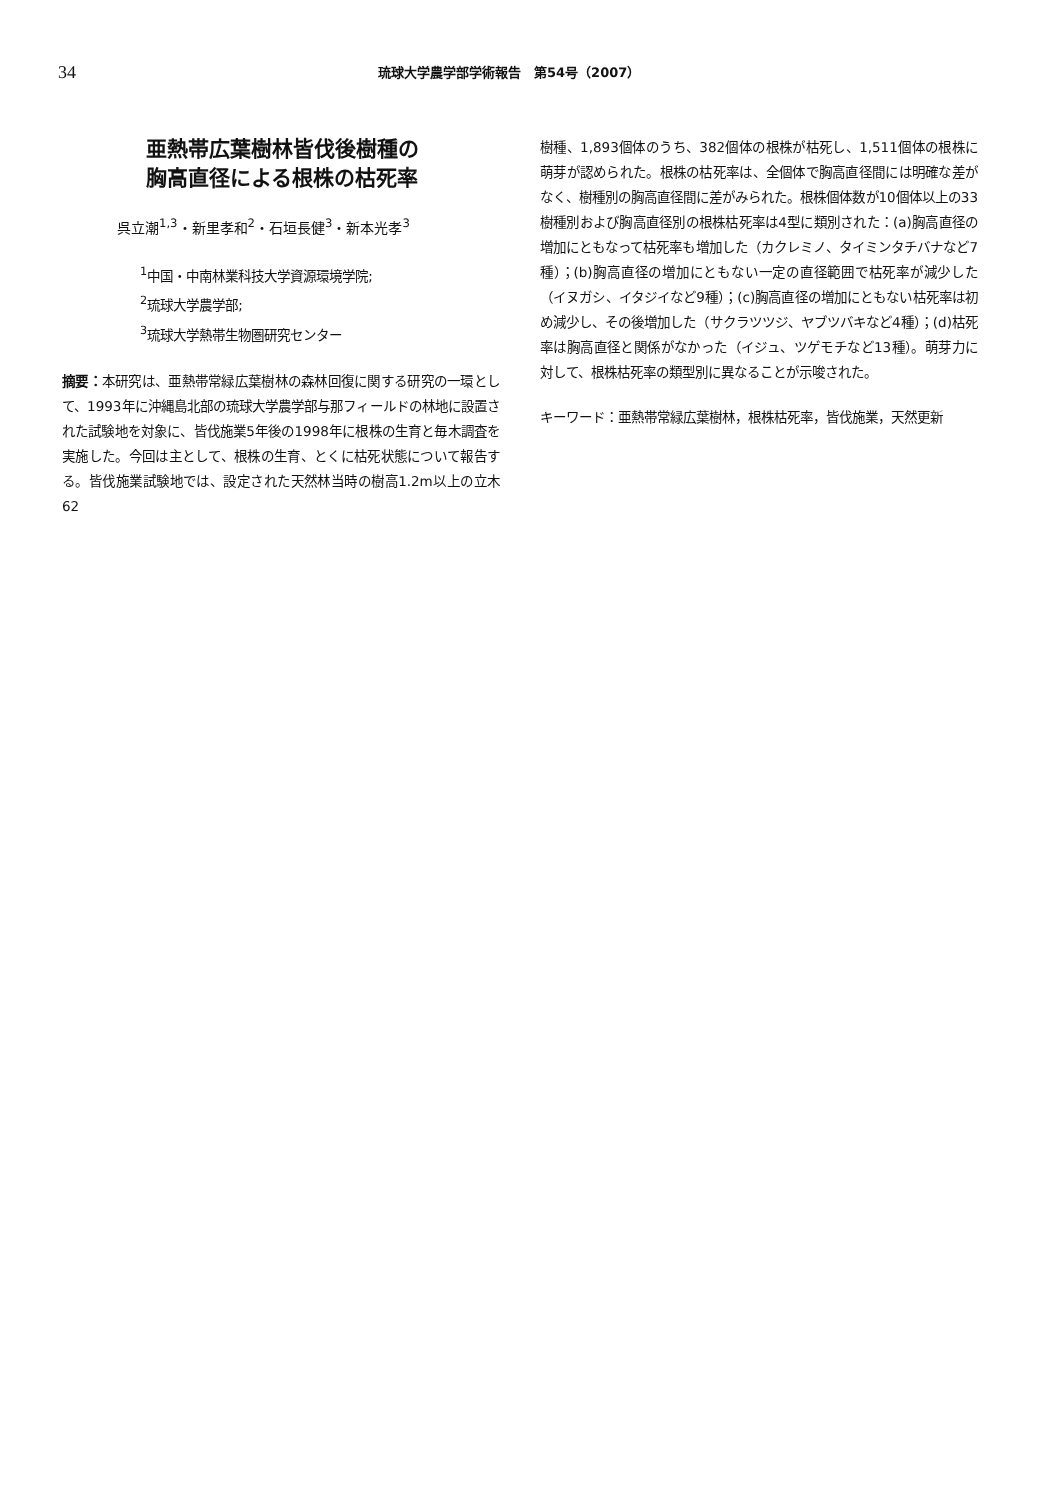34 琉球大学農学部学術報告　第54号（2007）
亜熱帯広葉樹林皆伐後樹種の
胸高直径による根株の枯死率
呉立潮<sup>1,3</sup>・新里孝和<sup>2</sup>・石垣長健<sup>3</sup>・新本光孝<sup>3</sup>
<sup>1</sup> 中国・中南林業科技大学資源環境学院;
<sup>2</sup> 琉球大学農学部;
<sup>3</sup> 琉球大学熱帯生物圏研究センター
摘要：本研究は、亜熱帯常緑広葉樹林の森林回復に関する研究の一環として、1993年に沖縄島北部の琉球大学農学部与那フィールドの林地に設置された試験地を対象に、皆伐施業5年後の1998年に根株の生育と毎木調査を実施した。今回は主として、根株の生育、とくに枯死状態について報告する。皆伐施業試験地では、設定された天然林当時の樹高1.2m以上の立木62
樹種、1,893個体のうち、382個体の根株が枯死し、1,511個体の根株に萌芽が認められた。根株の枯死率は、全個体で胸高直径間には明確な差がなく、樹種別の胸高直径間に差がみられた。根株個体数が10個体以上の33樹種別および胸高直径別の根株枯死率は4型に類別された：(a)胸高直径の増加にともなって枯死率も増加した（カクレミノ、タイミンタチバナなど7種）；(b)胸高直径の増加にともない一定の直径範囲で枯死率が減少した（イヌガシ、イタジイなど9種）；(c)胸高直径の増加にともない枯死率は初め減少し、その後増加した（サクラツツジ、ヤブツバキなど4種）；(d)枯死率は胸高直径と関係がなかった（イジュ、ツゲモチなど13種）。萌芽力に対して、根株枯死率の類型別に異なることが示唆された。
キーワード： 亜熱帯常緑広葉樹林，根株枯死率，皆伐施業，天然更新